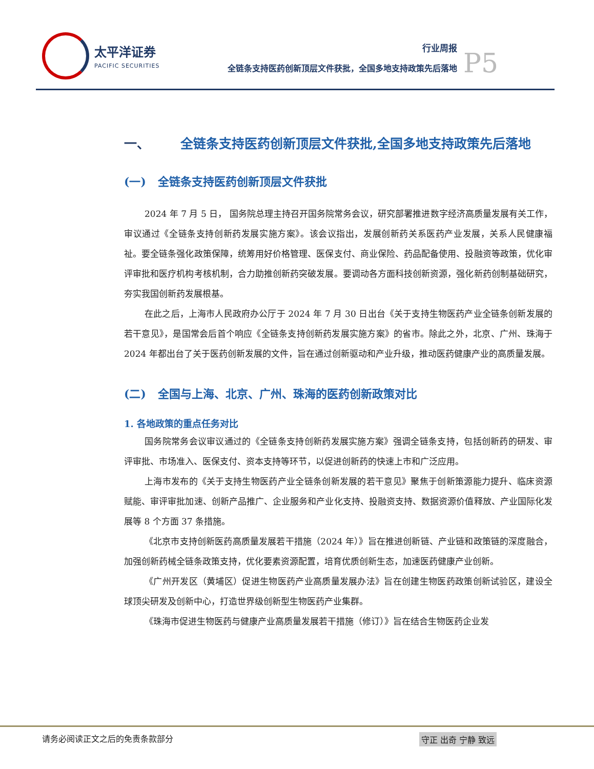太平洋证券
PACIFIC SECURITIES
行业周报
全链条支持医药创新顶层文件获批，全国多地支持政策先后落地
P5
一、 全链条支持医药创新顶层文件获批,全国多地支持政策先后落地
(一) 全链条支持医药创新顶层文件获批
2024 年 7 月 5 日， 国务院总理主持召开国务院常务会议，研究部署推进数字经济高质量发展有关工作，审议通过《全链条支持创新药发展实施方案》。该会议指出，发展创新药关系医药产业发展，关系人民健康福祉。要全链条强化政策保障，统筹用好价格管理、医保支付、商业保险、药品配备使用、投融资等政策，优化审评审批和医疗机构考核机制，合力助推创新药突破发展。要调动各方面科技创新资源，强化新药创制基础研究，夯实我国创新药发展根基。
在此之后，上海市人民政府办公厅于 2024 年 7 月 30 日出台《关于支持生物医药产业全链条创新发展的若干意见》，是国常会后首个响应《全链条支持创新药发展实施方案》的省市。除此之外，北京、广州、珠海于 2024 年都出台了关于医药创新发展的文件，旨在通过创新驱动和产业升级，推动医药健康产业的高质量发展。
(二) 全国与上海、北京、广州、珠海的医药创新政策对比
1. 各地政策的重点任务对比
国务院常务会议审议通过的《全链条支持创新药发展实施方案》强调全链条支持，包括创新药的研发、审评审批、市场准入、医保支付、资本支持等环节，以促进创新药的快速上市和广泛应用。
上海市发布的《关于支持生物医药产业全链条创新发展的若干意见》聚焦于创新策源能力提升、临床资源赋能、审评审批加速、创新产品推广、企业服务和产业化支持、投融资支持、数据资源价值释放、产业国际化发展等 8 个方面 37 条措施。
《北京市支持创新医药高质量发展若干措施（2024 年）》旨在推进创新链、产业链和政策链的深度融合，加强创新药械全链条政策支持，优化要素资源配置，培育优质创新生态，加速医药健康产业创新。
《广州开发区（黄埔区）促进生物医药产业高质量发展办法》旨在创建生物医药政策创新试验区，建设全球顶尖研发及创新中心，打造世界级创新型生物医药产业集群。
《珠海市促进生物医药与健康产业高质量发展若干措施（修订）》旨在结合生物医药企业发
请务必阅读正文之后的免责条款部分 守正 出奇 宁静 致远